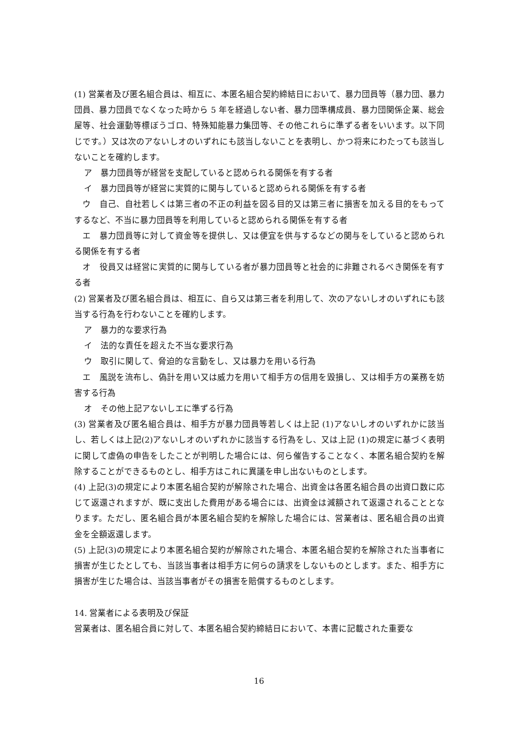(1) 営業者及び匿名組合員は、相互に、本匿名組合契約締結日において、暴力団員等（暴力団、暴力団員、暴力団員でなくなった時から 5 年を経過しない者、暴力団準構成員、暴力団関係企業、総会屋等、社会運動等標ぼうゴロ、特殊知能暴力集団等、その他これらに準ずる者をいいます。以下同じです。）又は次のアないしオのいずれにも該当しないことを表明し、かつ将来にわたっても該当しないことを確約します。
ア　暴力団員等が経営を支配していると認められる関係を有する者
イ　暴力団員等が経営に実質的に関与していると認められる関係を有する者
　ウ　自己、自社若しくは第三者の不正の利益を図る目的又は第三者に損害を加える目的をもってするなど、不当に暴力団員等を利用していると認められる関係を有する者
　エ　暴力団員等に対して資金等を提供し、又は便宜を供与するなどの関与をしていると認められる関係を有する者
　オ　役員又は経営に実質的に関与している者が暴力団員等と社会的に非難されるべき関係を有する者
(2) 営業者及び匿名組合員は、相互に、自ら又は第三者を利用して、次のアないしオのいずれにも該当する行為を行わないことを確約します。
ア　暴力的な要求行為
イ　法的な責任を超えた不当な要求行為
ウ　取引に関して、脅迫的な言動をし、又は暴力を用いる行為
　エ　風説を流布し、偽計を用い又は威力を用いて相手方の信用を毀損し、又は相手方の業務を妨害する行為
オ　その他上記アないしエに準ずる行為
(3) 営業者及び匿名組合員は、相手方が暴力団員等若しくは上記 (1)アないしオのいずれかに該当し、若しくは上記(2)アないしオのいずれかに該当する行為をし、又は上記 (1)の規定に基づく表明に関して虚偽の申告をしたことが判明した場合には、何ら催告することなく、本匿名組合契約を解除することができるものとし、相手方はこれに異議を申し出ないものとします。
(4) 上記(3)の規定により本匿名組合契約が解除された場合、出資金は各匿名組合員の出資口数に応じて返還されますが、既に支出した費用がある場合には、出資金は減額されて返還されることとなります。ただし、匿名組合員が本匿名組合契約を解除した場合には、営業者は、匿名組合員の出資金を全額返還します。
(5) 上記(3)の規定により本匿名組合契約が解除された場合、本匿名組合契約を解除された当事者に損害が生じたとしても、当該当事者は相手方に何らの請求をしないものとします。また、相手方に損害が生じた場合は、当該当事者がその損害を賠償するものとします。
14. 営業者による表明及び保証
営業者は、匿名組合員に対して、本匿名組合契約締結日において、本書に記載された重要な
16